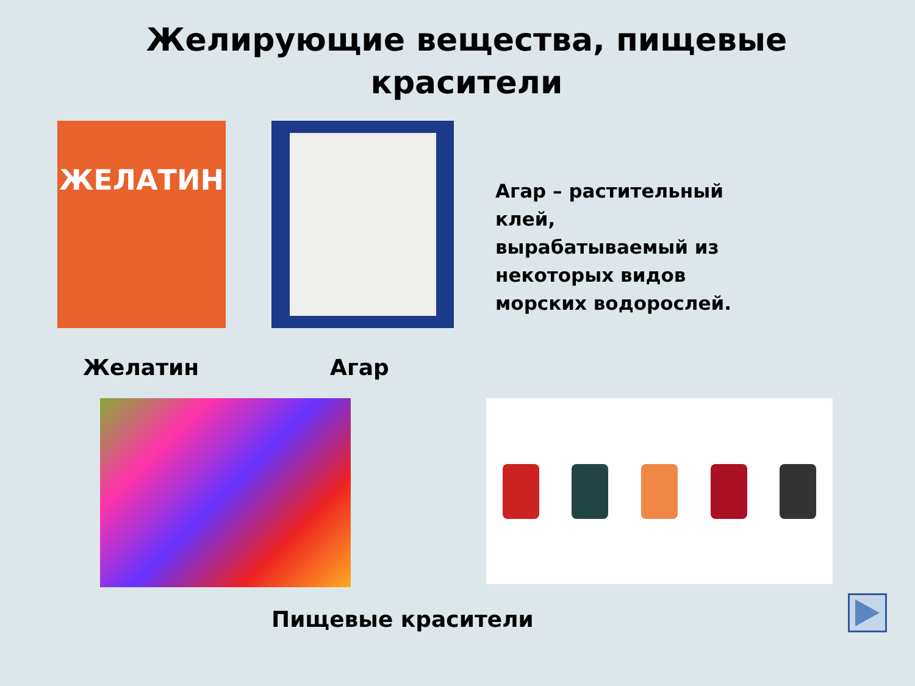Желирующие вещества, пищевые
красители
ЖЕЛАТИН
Агар – растительный клей, вырабатываемый из некоторых видов морских водорослей.
Желатин Агар
Пищевые красители